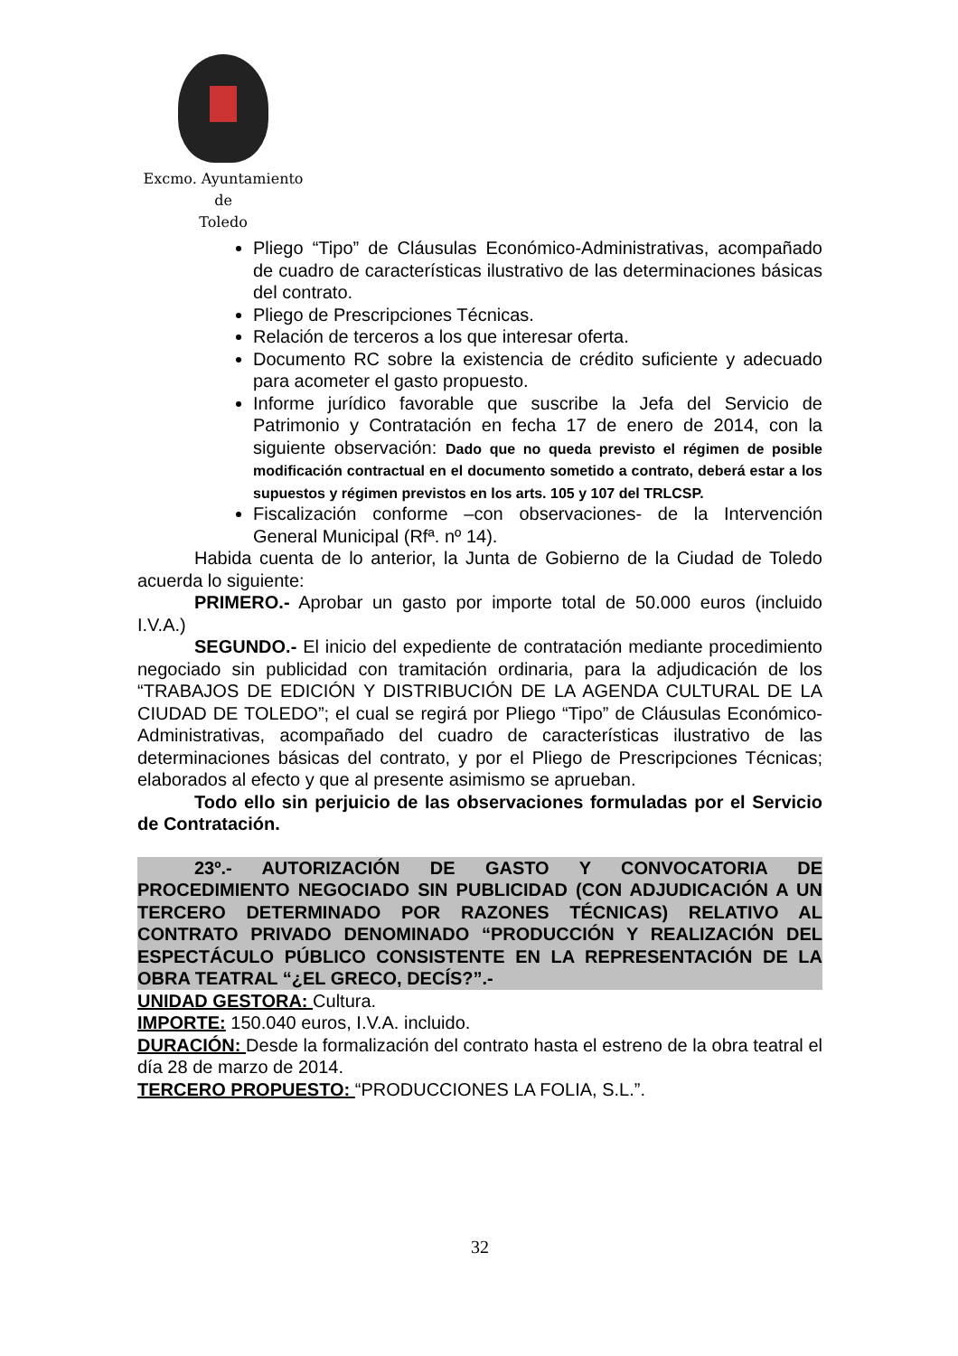Excmo. Ayuntamiento
de
Toledo
Pliego “Tipo” de Cláusulas Económico-Administrativas, acompañado de cuadro de características ilustrativo de las determinaciones básicas del contrato.
Pliego de Prescripciones Técnicas.
Relación de terceros a los que interesar oferta.
Documento RC sobre la existencia de crédito suficiente y adecuado para acometer el gasto propuesto.
Informe jurídico favorable que suscribe la Jefa del Servicio de Patrimonio y Contratación en fecha 17 de enero de 2014, con la siguiente observación: Dado que no queda previsto el régimen de posible modificación contractual en el documento sometido a contrato, deberá estar a los supuestos y régimen previstos en los arts. 105 y 107 del TRLCSP.
Fiscalización conforme –con observaciones- de la Intervención General Municipal (Rfª. nº 14).
Habida cuenta de lo anterior, la Junta de Gobierno de la Ciudad de Toledo acuerda lo siguiente:
PRIMERO.- Aprobar un gasto por importe total de 50.000 euros (incluido I.V.A.)
SEGUNDO.- El inicio del expediente de contratación mediante procedimiento negociado sin publicidad con tramitación ordinaria, para la adjudicación de los “TRABAJOS DE EDICIÓN Y DISTRIBUCIÓN DE LA AGENDA CULTURAL DE LA CIUDAD DE TOLEDO”; el cual se regirá por Pliego “Tipo” de Cláusulas Económico-Administrativas, acompañado del cuadro de características ilustrativo de las determinaciones básicas del contrato, y por el Pliego de Prescripciones Técnicas; elaborados al efecto y que al presente asimismo se aprueban.
Todo ello sin perjuicio de las observaciones formuladas por el Servicio de Contratación.
23º.- AUTORIZACIÓN DE GASTO Y CONVOCATORIA DE PROCEDIMIENTO NEGOCIADO SIN PUBLICIDAD (CON ADJUDICACIÓN A UN TERCERO DETERMINADO POR RAZONES TÉCNICAS) RELATIVO AL CONTRATO PRIVADO DENOMINADO “PRODUCCIÓN Y REALIZACIÓN DEL ESPECTÁCULO PÚBLICO CONSISTENTE EN LA REPRESENTACIÓN DE LA OBRA TEATRAL “¿EL GRECO, DECÍS?”.-
UNIDAD GESTORA: Cultura.
IMPORTE: 150.040 euros, I.V.A. incluido.
DURACIÓN: Desde la formalización del contrato hasta el estreno de la obra teatral el día 28 de marzo de 2014.
TERCERO PROPUESTO: “PRODUCCIONES LA FOLIA, S.L.”.
32